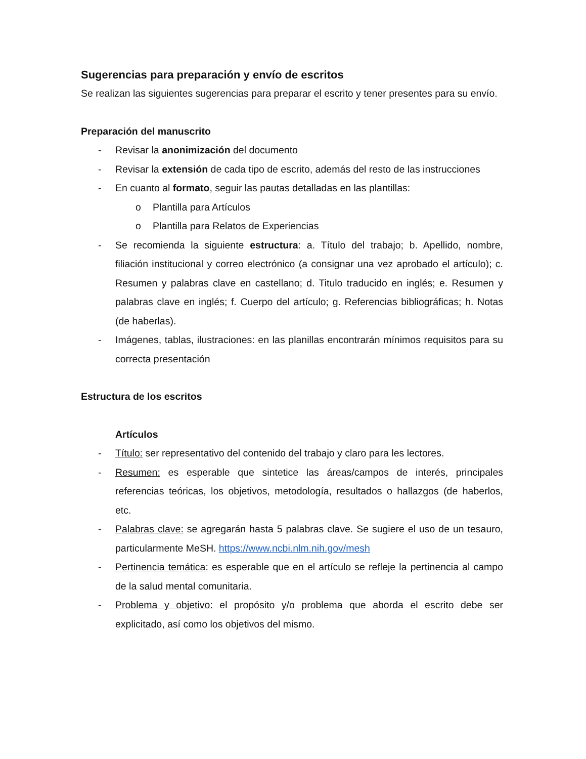Sugerencias para preparación y envío de escritos
Se realizan las siguientes sugerencias para preparar el escrito y tener presentes para su envío.
Preparación del manuscrito
- Revisar la anonimización del documento
- Revisar la extensión de cada tipo de escrito, además del resto de las instrucciones
- En cuanto al formato, seguir las pautas detalladas en las plantillas:
o Plantilla para Artículos
o Plantilla para Relatos de Experiencias
- Se recomienda la siguiente estructura: a. Título del trabajo; b. Apellido, nombre, filiación institucional y correo electrónico (a consignar una vez aprobado el artículo); c. Resumen y palabras clave en castellano; d. Titulo traducido en inglés; e. Resumen y palabras clave en inglés; f. Cuerpo del artículo; g. Referencias bibliográficas; h. Notas (de haberlas).
- Imágenes, tablas, ilustraciones: en las planillas encontrarán mínimos requisitos para su correcta presentación
Estructura de los escritos
Artículos
- Título: ser representativo del contenido del trabajo y claro para les lectores.
- Resumen: es esperable que sintetice las áreas/campos de interés, principales referencias teóricas, los objetivos, metodología, resultados o hallazgos (de haberlos, etc.
- Palabras clave: se agregarán hasta 5 palabras clave. Se sugiere el uso de un tesauro, particularmente MeSH. https://www.ncbi.nlm.nih.gov/mesh
- Pertinencia temática: es esperable que en el artículo se refleje la pertinencia al campo de la salud mental comunitaria.
- Problema y objetivo: el propósito y/o problema que aborda el escrito debe ser explicitado, así como los objetivos del mismo.